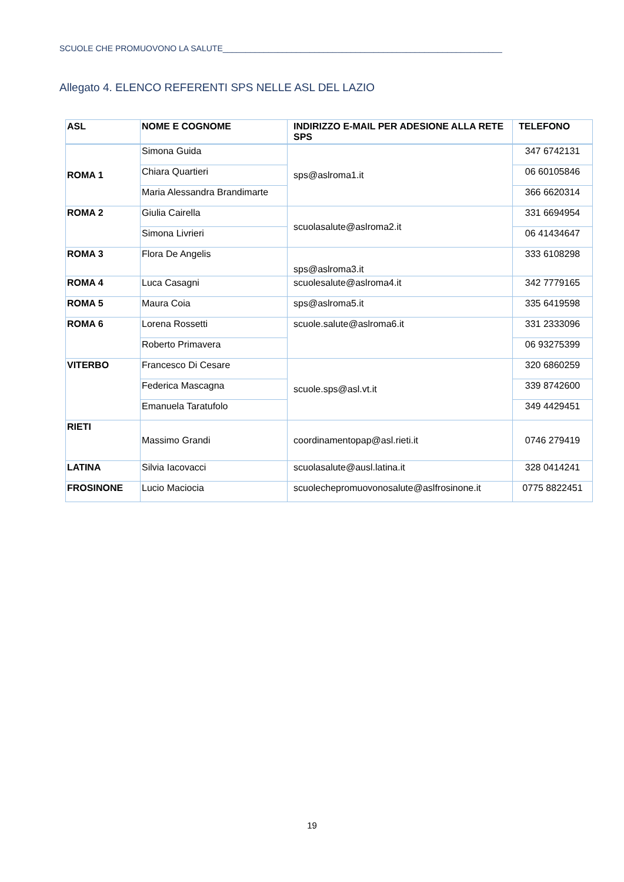SCUOLE CHE PROMUOVONO LA SALUTE_____________________________________________________________
Allegato 4. ELENCO REFERENTI SPS NELLE ASL DEL LAZIO
| ASL | NOME E COGNOME | INDIRIZZO E-MAIL PER ADESIONE ALLA RETE SPS | TELEFONO |
| --- | --- | --- | --- |
| ROMA 1 | Simona Guida | sps@aslroma1.it | 347 6742131 |
| | Chiara Quartieri | | 06 60105846 |
| | Maria Alessandra Brandimarte | | 366 6620314 |
| ROMA 2 | Giulia Cairella | scuolasalute@aslroma2.it | 331 6694954 |
| | Simona Livrieri | | 06 41434647 |
| ROMA 3 | Flora De Angelis | sps@aslroma3.it | 333 6108298 |
| ROMA 4 | Luca Casagni | scuolesalute@aslroma4.it | 342 7779165 |
| ROMA 5 | Maura Coia | sps@aslroma5.it | 335 6419598 |
| ROMA 6 | Lorena Rossetti | scuole.salute@aslroma6.it | 331 2333096 |
| | Roberto Primavera | | 06 93275399 |
| VITERBO | Francesco Di Cesare | scuole.sps@asl.vt.it | 320 6860259 |
| | Federica Mascagna | | 339 8742600 |
| | Emanuela Taratufolo | | 349 4429451 |
| RIETI | Massimo Grandi | coordinamentopap@asl.rieti.it | 0746 279419 |
| LATINA | Silvia Iacovacci | scuolasalute@ausl.latina.it | 328 0414241 |
| FROSINONE | Lucio Maciocia | scuolechepromuovonosalute@aslfrosinone.it | 0775 8822451 |
19